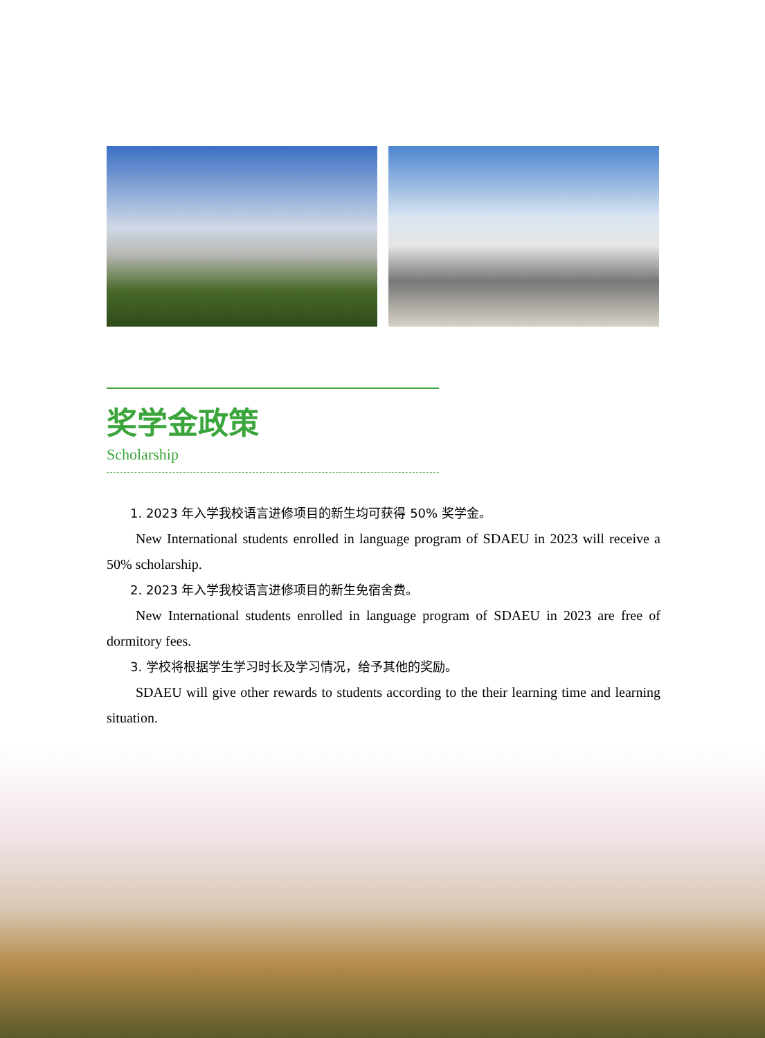奖学金政策
Scholarship
1. 2023 年入学我校语言进修项目的新生均可获得 50% 奖学金。
New International students enrolled in language program of SDAEU in 2023 will receive a 50% scholarship.
2. 2023 年入学我校语言进修项目的新生免宿舍费。
New International students enrolled in language program of SDAEU in 2023 are free of dormitory fees.
3. 学校将根据学生学习时长及学习情况，给予其他的奖励。
SDAEU will give other rewards to students according to the their learning time and learning situation.